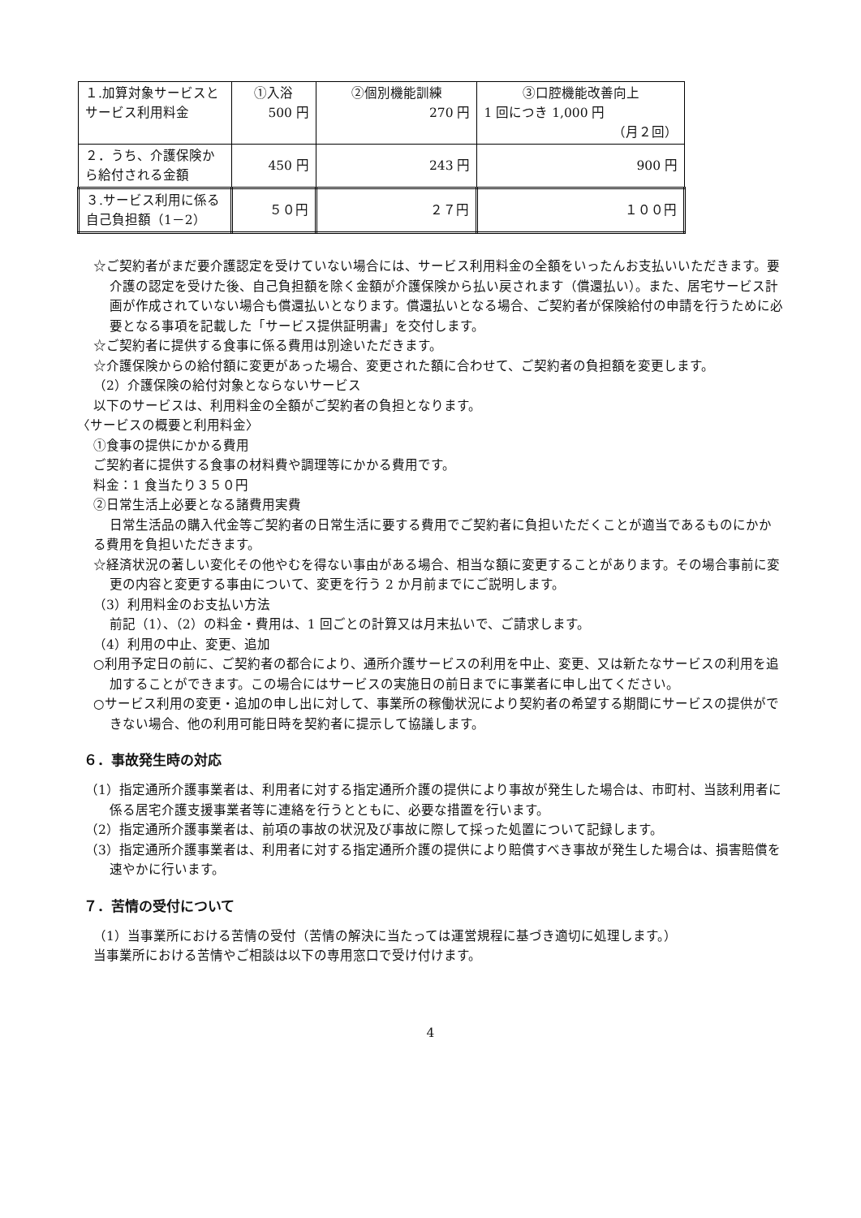| １.加算対象サービスとサービス利用料金 | ①入浴 500 円 | ②個別機能訓練 270 円 | ③口腔機能改善向上 1 回につき 1,000 円 （月２回） |
| ２．うち、介護保険から給付される金額 | 450 円 | 243 円 | 900 円 |
| ３.サービス利用に係る自己負担額（1－2） | ５０円 | ２７円 | １００円 |
☆ご契約者がまだ要介護認定を受けていない場合には、サービス利用料金の全額をいったんお支払いいただきます。要介護の認定を受けた後、自己負担額を除く金額が介護保険から払い戻されます（償還払い）。また、居宅サービス計画が作成されていない場合も償還払いとなります。償還払いとなる場合、ご契約者が保険給付の申請を行うために必要となる事項を記載した「サービス提供証明書」を交付します。
☆ご契約者に提供する食事に係る費用は別途いただきます。
☆介護保険からの給付額に変更があった場合、変更された額に合わせて、ご契約者の負担額を変更します。
（2）介護保険の給付対象とならないサービス
以下のサービスは、利用料金の全額がご契約者の負担となります。
〈サービスの概要と利用料金〉
①食事の提供にかかる費用
ご契約者に提供する食事の材料費や調理等にかかる費用です。
料金：1 食当たり３５０円
②日常生活上必要となる諸費用実費
日常生活品の購入代金等ご契約者の日常生活に要する費用でご契約者に負担いただくことが適当であるものにかかる費用を負担いただきます。
☆経済状況の著しい変化その他やむを得ない事由がある場合、相当な額に変更することがあります。その場合事前に変更の内容と変更する事由について、変更を行う 2 か月前までにご説明します。
（3）利用料金のお支払い方法
前記（1）、（2）の料金・費用は、1 回ごとの計算又は月末払いで、ご請求します。
（4）利用の中止、変更、追加
○利用予定日の前に、ご契約者の都合により、通所介護サービスの利用を中止、変更、又は新たなサービスの利用を追加することができます。この場合にはサービスの実施日の前日までに事業者に申し出てください。
○サービス利用の変更・追加の申し出に対して、事業所の稼働状況により契約者の希望する期間にサービスの提供ができない場合、他の利用可能日時を契約者に提示して協議します。
６．事故発生時の対応
（1）指定通所介護事業者は、利用者に対する指定通所介護の提供により事故が発生した場合は、市町村、当該利用者に係る居宅介護支援事業者等に連絡を行うとともに、必要な措置を行います。
（2）指定通所介護事業者は、前項の事故の状況及び事故に際して採った処置について記録します。
（3）指定通所介護事業者は、利用者に対する指定通所介護の提供により賠償すべき事故が発生した場合は、損害賠償を速やかに行います。
７．苦情の受付について
（1）当事業所における苦情の受付（苦情の解決に当たっては運営規程に基づき適切に処理します。）
当事業所における苦情やご相談は以下の専用窓口で受け付けます。
4